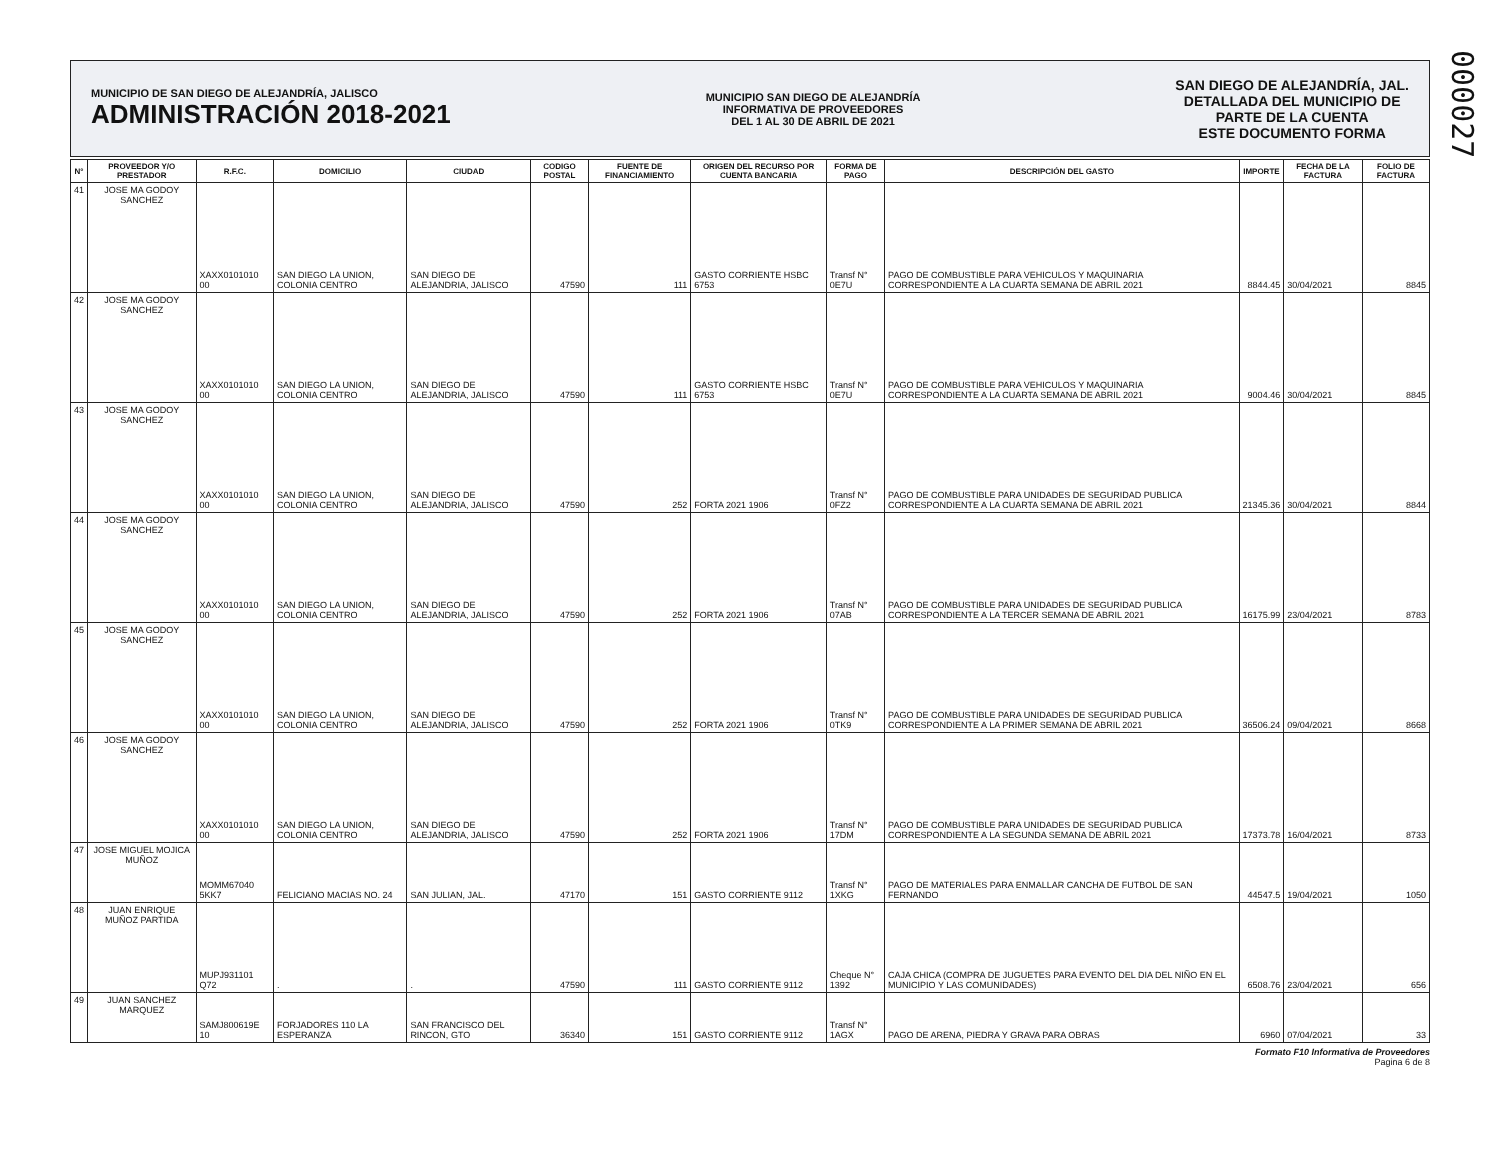000027
MUNICIPIO DE SAN DIEGO DE ALEJANDRÍA, JALISCO
ADMINISTRACIÓN 2018-2021
MUNICIPIO SAN DIEGO DE ALEJANDRÍA
INFORMATIVA DE PROVEEDORES
DEL 1 AL 30 DE ABRIL DE 2021
SAN DIEGO DE ALEJANDRÍA, JAL.
DETALLADA DEL MUNICIPIO DE
PARTE DE LA CUENTA
ESTE DOCUMENTO FORMA
| N° | PROVEEDOR Y/O PRESTADOR | R.F.C. | DOMICILIO | CIUDAD | CODIGO POSTAL | FUENTE DE FINANCIAMIENTO | ORIGEN DEL RECURSO POR CUENTA BANCARIA | FORMA DE PAGO | DESCRIPCIÓN DEL GASTO | IMPORTE | FECHA DE LA FACTURA | FOLIO DE FACTURA |
| --- | --- | --- | --- | --- | --- | --- | --- | --- | --- | --- | --- | --- |
| 41 | JOSE MA GODOY SANCHEZ | XAXX0101010 00 | SAN DIEGO LA UNION, COLONIA CENTRO | SAN DIEGO DE ALEJANDRIA, JALISCO | 47590 | 111 | GASTO CORRIENTE HSBC 6753 | Transf N° 0E7U | PAGO DE COMBUSTIBLE PARA VEHICULOS Y MAQUINARIA CORRESPONDIENTE A LA CUARTA SEMANA DE ABRIL 2021 | 8844.45 | 30/04/2021 | 8845 |
| 42 | JOSE MA GODOY SANCHEZ | XAXX0101010 00 | SAN DIEGO LA UNION, COLONIA CENTRO | SAN DIEGO DE ALEJANDRIA, JALISCO | 47590 | 111 | GASTO CORRIENTE HSBC 6753 | Transf N° 0E7U | PAGO DE COMBUSTIBLE PARA VEHICULOS Y MAQUINARIA CORRESPONDIENTE A LA CUARTA SEMANA DE ABRIL 2021 | 9004.46 | 30/04/2021 | 8845 |
| 43 | JOSE MA GODOY SANCHEZ | XAXX0101010 00 | SAN DIEGO LA UNION, COLONIA CENTRO | SAN DIEGO DE ALEJANDRIA, JALISCO | 47590 | 252 | FORTA 2021 1906 | Transf N° 0FZ2 | PAGO DE COMBUSTIBLE PARA UNIDADES DE SEGURIDAD PUBLICA CORRESPONDIENTE A LA CUARTA SEMANA DE ABRIL 2021 | 21345.36 | 30/04/2021 | 8844 |
| 44 | JOSE MA GODOY SANCHEZ | XAXX0101010 00 | SAN DIEGO LA UNION, COLONIA CENTRO | SAN DIEGO DE ALEJANDRIA, JALISCO | 47590 | 252 | FORTA 2021 1906 | Transf N° 07AB | PAGO DE COMBUSTIBLE PARA UNIDADES DE SEGURIDAD PUBLICA CORRESPONDIENTE A LA TERCER SEMANA DE ABRIL 2021 | 16175.99 | 23/04/2021 | 8783 |
| 45 | JOSE MA GODOY SANCHEZ | XAXX0101010 00 | SAN DIEGO LA UNION, COLONIA CENTRO | SAN DIEGO DE ALEJANDRIA, JALISCO | 47590 | 252 | FORTA 2021 1906 | Transf N° 0TK9 | PAGO DE COMBUSTIBLE PARA UNIDADES DE SEGURIDAD PUBLICA CORRESPONDIENTE A LA PRIMER SEMANA DE ABRIL 2021 | 36506.24 | 09/04/2021 | 8668 |
| 46 | JOSE MA GODOY SANCHEZ | XAXX0101010 00 | SAN DIEGO LA UNION, COLONIA CENTRO | SAN DIEGO DE ALEJANDRIA, JALISCO | 47590 | 252 | FORTA 2021 1906 | Transf N° 17DM | PAGO DE COMBUSTIBLE PARA UNIDADES DE SEGURIDAD PUBLICA CORRESPONDIENTE A LA SEGUNDA SEMANA DE ABRIL 2021 | 17373.78 | 16/04/2021 | 8733 |
| 47 | JOSE MIGUEL MOJICA MUÑOZ | MOMM67040 5KK7 | FELICIANO MACIAS NO. 24 | SAN JULIAN, JAL. | 47170 | 151 | GASTO CORRIENTE 9112 | Transf N° 1XKG | PAGO DE MATERIALES PARA ENMALLAR CANCHA DE FUTBOL DE SAN FERNANDO | 44547.5 | 19/04/2021 | 1050 |
| 48 | JUAN ENRIQUE MUÑOZ PARTIDA | MUPJ931101 Q72 | . | . | 47590 | 111 | GASTO CORRIENTE 9112 | Cheque N° 1392 | CAJA CHICA (COMPRA DE JUGUETES PARA EVENTO DEL DIA DEL NIÑO EN EL MUNICIPIO Y LAS COMUNIDADES) | 6508.76 | 23/04/2021 | 656 |
| 49 | JUAN SANCHEZ MARQUEZ | SAMJ800619E 10 | FORJADORES 110 LA ESPERANZA | SAN FRANCISCO DEL RINCON, GTO | 36340 | 151 | GASTO CORRIENTE 9112 | Transf N° 1AGX | PAGO DE ARENA, PIEDRA Y GRAVA PARA OBRAS | 6960 | 07/04/2021 | 33 |
Formato F10 Informativa de Proveedores
Pagina 6 de 8